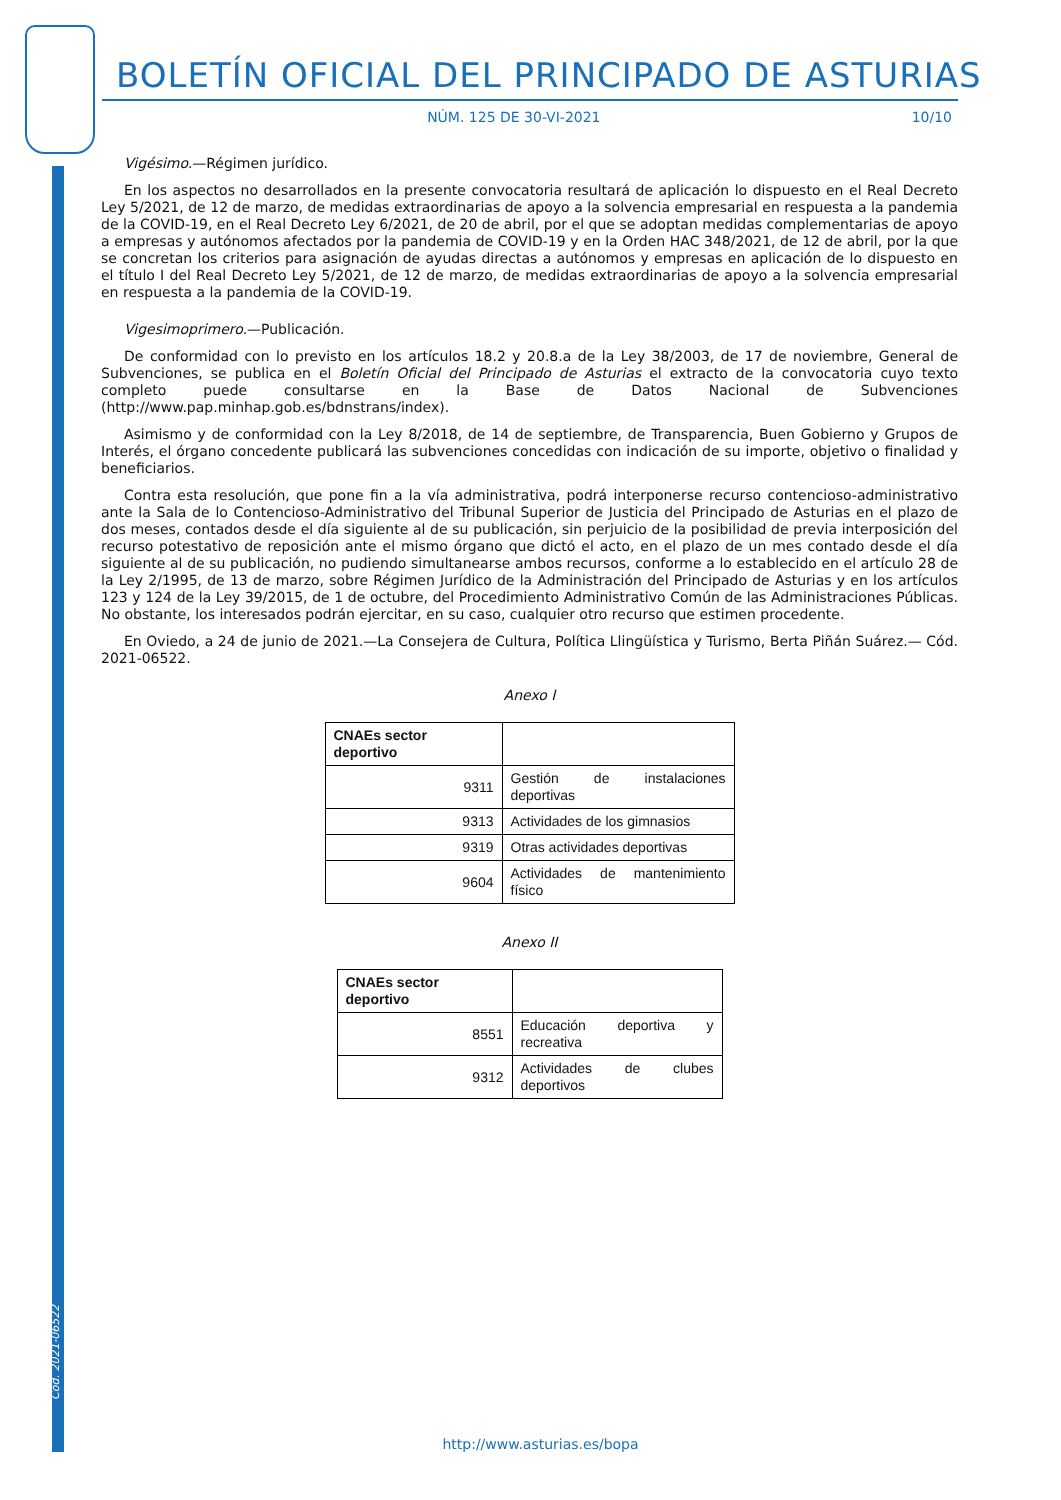Cód. 2021-06522
BOLETÍN OFICIAL DEL PRINCIPADO DE ASTURIAS
NÚM. 125 DE 30-VI-2021 10/10
Vigésimo.—Régimen jurídico.
En los aspectos no desarrollados en la presente convocatoria resultará de aplicación lo dispuesto en el Real Decreto Ley 5/2021, de 12 de marzo, de medidas extraordinarias de apoyo a la solvencia empresarial en respuesta a la pandemia de la COVID-19, en el Real Decreto Ley 6/2021, de 20 de abril, por el que se adoptan medidas complementarias de apoyo a empresas y autónomos afectados por la pandemia de COVID-19 y en la Orden HAC 348/2021, de 12 de abril, por la que se concretan los criterios para asignación de ayudas directas a autónomos y empresas en aplicación de lo dispuesto en el título I del Real Decreto Ley 5/2021, de 12 de marzo, de medidas extraordinarias de apoyo a la solvencia empresarial en respuesta a la pandemia de la COVID-19.
Vigesimoprimero.—Publicación.
De conformidad con lo previsto en los artículos 18.2 y 20.8.a de la Ley 38/2003, de 17 de noviembre, General de Subvenciones, se publica en el Boletín Oficial del Principado de Asturias el extracto de la convocatoria cuyo texto completo puede consultarse en la Base de Datos Nacional de Subvenciones (http://www.pap.minhap.gob.es/bdnstrans/index).
Asimismo y de conformidad con la Ley 8/2018, de 14 de septiembre, de Transparencia, Buen Gobierno y Grupos de Interés, el órgano concedente publicará las subvenciones concedidas con indicación de su importe, objetivo o finalidad y beneficiarios.
Contra esta resolución, que pone fin a la vía administrativa, podrá interponerse recurso contencioso-administrativo ante la Sala de lo Contencioso-Administrativo del Tribunal Superior de Justicia del Principado de Asturias en el plazo de dos meses, contados desde el día siguiente al de su publicación, sin perjuicio de la posibilidad de previa interposición del recurso potestativo de reposición ante el mismo órgano que dictó el acto, en el plazo de un mes contado desde el día siguiente al de su publicación, no pudiendo simultanearse ambos recursos, conforme a lo establecido en el artículo 28 de la Ley 2/1995, de 13 de marzo, sobre Régimen Jurídico de la Administración del Principado de Asturias y en los artículos 123 y 124 de la Ley 39/2015, de 1 de octubre, del Procedimiento Administrativo Común de las Administraciones Públicas. No obstante, los interesados podrán ejercitar, en su caso, cualquier otro recurso que estimen procedente.
En Oviedo, a 24 de junio de 2021.—La Consejera de Cultura, Política Llingüística y Turismo, Berta Piñán Suárez.— Cód. 2021-06522.
Anexo I
| CNAEs sector deportivo | |
| --- | --- |
| 9311 | Gestión de instalaciones deportivas |
| 9313 | Actividades de los gimnasios |
| 9319 | Otras actividades deportivas |
| 9604 | Actividades de mantenimiento físico |
Anexo II
| CNAEs sector deportivo | |
| --- | --- |
| 8551 | Educación deportiva y recreativa |
| 9312 | Actividades de clubes deportivos |
http://www.asturias.es/bopa